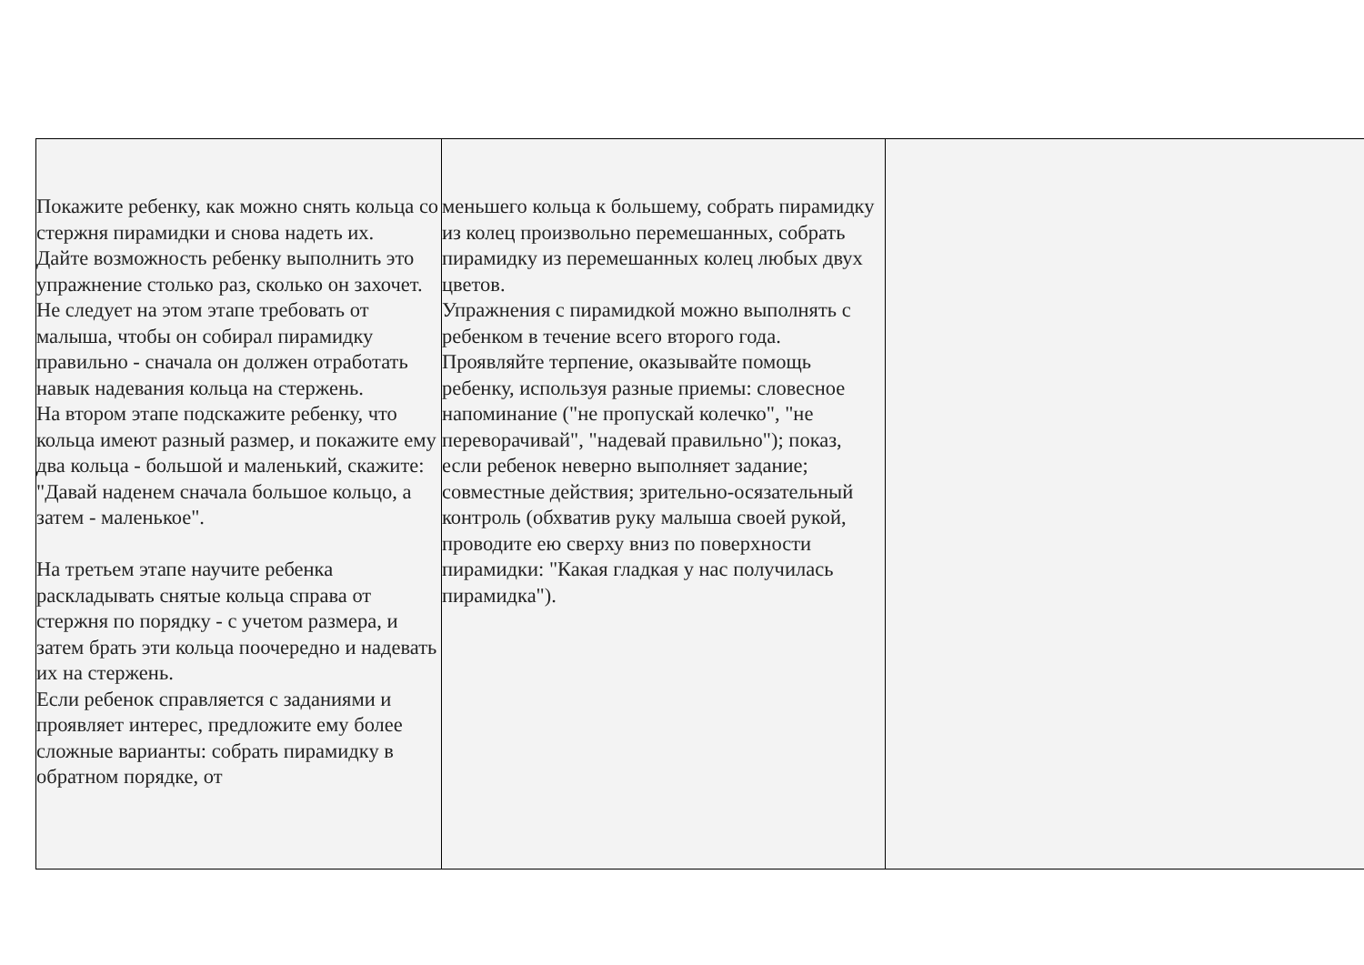| Покажите ребенку, как можно снять кольца со стержня пирамидки и снова надеть их. Дайте возможность ребенку выполнить это упражнение столько раз, сколько он захочет. Не следует на этом этапе требовать от малыша, чтобы он собирал пирамидку правильно - сначала он должен отработать навык надевания кольца на стержень. На втором этапе подскажите ребенку, что кольца имеют разный размер, и покажите ему два кольца - большой и маленький, скажите: "Давай наденем сначала большое кольцо, а затем - маленькое". На третьем этапе научите ребенка раскладывать снятые кольца справа от стержня по порядку - с учетом размера, и затем брать эти кольца поочередно и надевать их на стержень. Если ребенок справляется с заданиями и проявляет интерес, предложите ему более сложные варианты: собрать пирамидку в обратном порядке, от | меньшего кольца к большему, собрать пирамидку из колец произвольно перемешанных, собрать пирамидку из перемешанных колец любых двух цветов. Упражнения с пирамидкой можно выполнять с ребенком в течение всего второго года. Проявляйте терпение, оказывайте помощь ребенку, используя разные приемы: словесное напоминание ("не пропускай колечко", "не переворачивай", "надевай правильно"); показ, если ребенок неверно выполняет задание; совместные действия; зрительно-осязательный контроль (обхватив руку малыша своей рукой, проводите ею сверху вниз по поверхности пирамидки: "Какая гладкая у нас получилась пирамидка"). | |